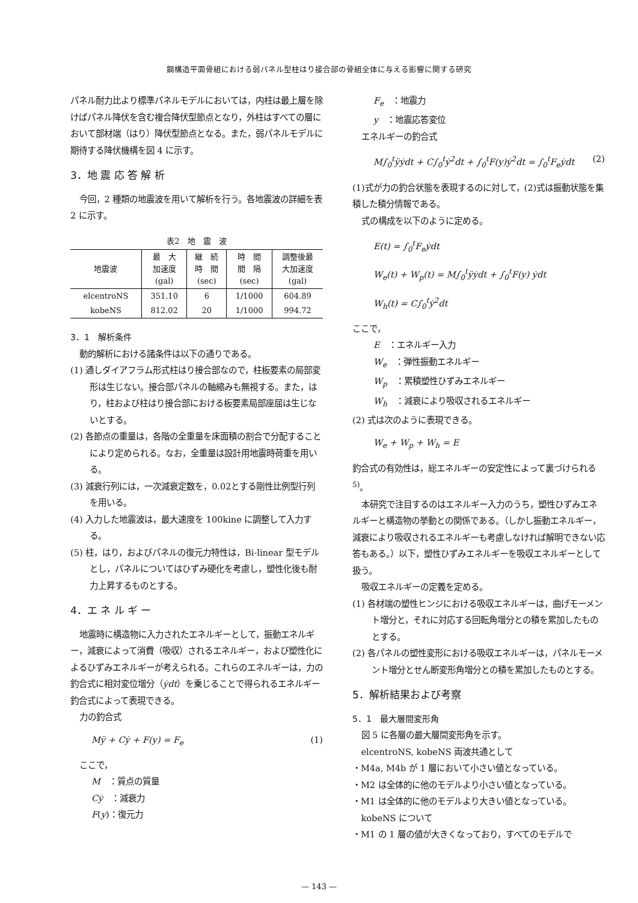鋼構造平面骨組における弱パネル型柱はり接合部の骨組全体に与える影響に関する研究
パネル耐力比より標準パネルモデルにおいては，内柱は最上層を除けばパネル降伏を含む複合降伏型節点となり，外柱はすべての層において部材端（はり）降伏型節点となる。また，弱パネルモデルに期待する降伏機構を図 4 に示す。
3．地 震 応 答 解 析
今回，2 種類の地震波を用いて解析を行う。各地震波の詳細を表 2 に示す。
表2　地　震　波
| 地震波 | 最 大 加速度 (gal) | 継 続 時 間 (sec) | 時 間 間 隔 (sec) | 調整後最 大加速度 (gal) |
| --- | --- | --- | --- | --- |
| elcentroNS | 351.10 | 6 | 1/1000 | 604.89 |
| kobeNS | 812.02 | 20 | 1/1000 | 994.72 |
3．1　解析条件
動的解析における諸条件は以下の通りである。
(1) 通しダイアフラム形式柱はり接合部なので，柱板要素の局部変形は生じない。接合部パネルの軸縮みも無視する。また，はり，柱および柱はり接合部における板要素局部座屈は生じないとする。
(2) 各節点の重量は，各階の全重量を床面積の割合で分配することにより定められる。なお，全重量は設計用地震時荷重を用いる。
(3) 減衰行列には，一次減衰定数を，0.02とする剛性比例型行列を用いる。
(4) 入力した地震波は，最大速度を 100kine に調整して入力する。
(5) 柱，はり，およびパネルの復元力特性は，Bi-linear 型モデルとし，パネルについてはひずみ硬化を考慮し，塑性化後も耐力上昇するものとする。
4．エ ネ ル ギ ー
地震時に構造物に入力されたエネルギーとして，振動エネルギー，減衰によって消費（吸収）されるエネルギー，および塑性化によるひずみエネルギーが考えられる。これらのエネルギーは，力の釣合式に相対変位増分（ẏdt）を乗じることで得られるエネルギー釣合式によって表現できる。
力の釣合式
Mÿ + Cẏ + F(y) = F<sub>e</sub> (1)
ここで，
M　：質点の質量
Cẏ　：減衰力
F(y)：復元力
F<sub>e</sub>　：地震力
y　：地震応答変位
エネルギーの釣合式
M∫<sub>0</sub><sup>t</sup>ÿẏdt + C∫<sub>0</sub><sup>t</sup>ẏ<sup>2</sup>dt + ∫<sub>0</sub><sup>t</sup>F(y)ẏ<sup>2</sup>dt = ∫<sub>0</sub><sup>t</sup>F<sub>e</sub>ẏdt (2)
(1)式が力の釣合状態を表現するのに対して，(2)式は振動状態を集積した積分情報である。
式の構成を以下のように定める。
E(t) = ∫<sub>0</sub><sup>t</sup>F<sub>e</sub>ẏdt
W<sub>e</sub>(t) + W<sub>p</sub>(t) = M∫<sub>0</sub><sup>t</sup>ÿẏdt + ∫<sub>0</sub><sup>t</sup>F(y) ẏdt
W<sub>h</sub>(t) = C∫<sub>0</sub><sup>t</sup>ẏ<sup>2</sup>dt
ここで，
E　：エネルギー入力
W<sub>e</sub>　：弾性振動エネルギー
W<sub>p</sub>　：累積塑性ひずみエネルギー
W<sub>h</sub>　：減衰により吸収されるエネルギー
(2) 式は次のように表現できる。
W<sub>e</sub> + W<sub>p</sub> + W<sub>h</sub> = E
釣合式の有効性は，総エネルギーの安定性によって裏づけられる<sup>5)</sup>。
本研究で注目するのはエネルギー入力のうち，塑性ひずみエネルギーと構造物の挙動との関係である。（しかし振動エネルギー，減衰により吸収されるエネルギーも考慮しなければ解明できない応答もある。）以下，塑性ひずみエネルギーを吸収エネルギーとして扱う。
吸収エネルギーの定義を定める。
(1) 各材端の塑性ヒンジにおける吸収エネルギーは，曲げモーメント増分と，それに対応する回転角増分との積を累加したものとする。
(2) 各パネルの塑性変形における吸収エネルギーは，パネルモーメント増分とせん断変形角増分との積を累加したものとする。
5．解析結果および考察
5．1　最大層間変形角
図 5 に各層の最大層間変形角を示す。
elcentroNS, kobeNS 両波共通として
・M4a, M4b が 1 層において小さい値となっている。
・M2 は全体的に他のモデルより小さい値となっている。
・M1 は全体的に他のモデルより大きい値となっている。
kobeNS について
・M1 の 1 層の値が大きくなっており，すべてのモデルで
— 143 —